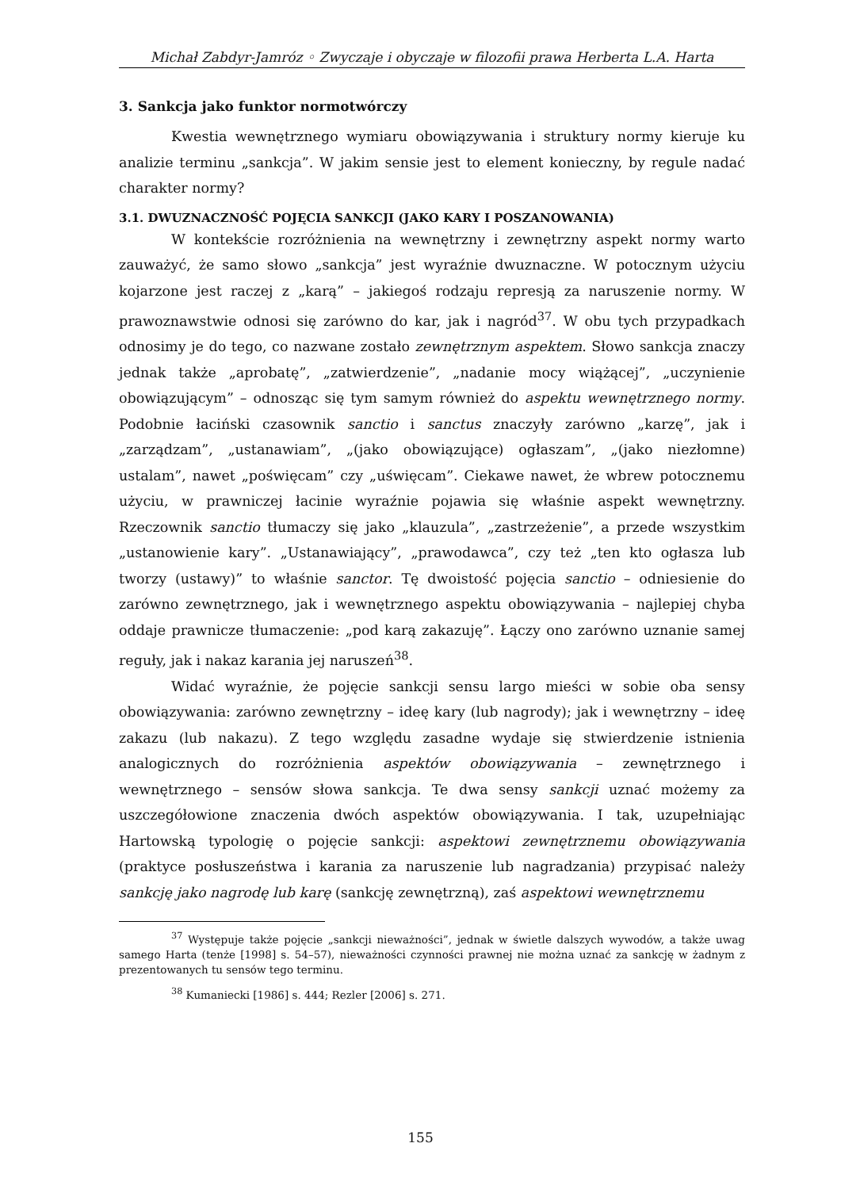Michał Zabdyr-Jamróz ◦ Zwyczaje i obyczaje w filozofii prawa Herberta L.A. Harta
3. Sankcja jako funktor normotwórczy
Kwestia wewnętrznego wymiaru obowiązywania i struktury normy kieruje ku analizie terminu „sankcja”. W jakim sensie jest to element konieczny, by regule nadać charakter normy?
3.1. DWUZNACZNOŚĆ POJĘCIA SANKCJI (JAKO KARY I POSZANOWANIA)
W kontekście rozróżnienia na wewnętrzny i zewnętrzny aspekt normy warto zauważyć, że samo słowo „sankcja” jest wyraźnie dwuznaczne. W potocznym użyciu kojarzone jest raczej z „karą” – jakiegoś rodzaju represją za naruszenie normy. W prawoznawstwie odnosi się zarówno do kar, jak i nagród<sup>37</sup>. W obu tych przypadkach odnosimy je do tego, co nazwane zostało zewnętrznym aspektem. Słowo sankcja znaczy jednak także „aprobatę”, „zatwierdzenie”, „nadanie mocy wiążącej”, „uczynienie obowiązującym” – odnosząc się tym samym również do aspektu wewnętrznego normy. Podobnie łaciński czasownik sanctio i sanctus znaczyły zarówno „karzę”, jak i „zarządzam”, „ustanawiam”, „(jako obowiązujące) ogłaszam”, „(jako niezłomne) ustalam”, nawet „poświęcam” czy „uświęcam”. Ciekawe nawet, że wbrew potocznemu użyciu, w prawniczej łacinie wyraźnie pojawia się właśnie aspekt wewnętrzny. Rzeczownik sanctio tłumaczy się jako „klauzula”, „zastrzeżenie”, a przede wszystkim „ustanowienie kary”. „Ustanawiający”, „prawodawca”, czy też „ten kto ogłasza lub tworzy (ustawy)” to właśnie sanctor. Tę dwoistość pojęcia sanctio – odniesienie do zarówno zewnętrznego, jak i wewnętrznego aspektu obowiązywania – najlepiej chyba oddaje prawnicze tłumaczenie: „pod karą zakazuję”. Łączy ono zarówno uznanie samej reguły, jak i nakaz karania jej naruszeń<sup>38</sup>.
Widać wyraźnie, że pojęcie sankcji sensu largo mieści w sobie oba sensy obowiązywania: zarówno zewnętrzny – ideę kary (lub nagrody); jak i wewnętrzny – ideę zakazu (lub nakazu). Z tego względu zasadne wydaje się stwierdzenie istnienia analogicznych do rozróżnienia aspektów obowiązywania – zewnętrznego i wewnętrznego – sensów słowa sankcja. Te dwa sensy sankcji uznać możemy za uszczegółowione znaczenia dwóch aspektów obowiązywania. I tak, uzupełniając Hartowską typologię o pojęcie sankcji: aspektowi zewnętrznemu obowiązywania (praktyce posłuszeństwa i karania za naruszenie lub nagradzania) przypisać należy sankcję jako nagrodę lub karę (sankcję zewnętrzną), zaś aspektowi wewnętrznemu
<sup>37</sup> Występuje także pojęcie „sankcji nieważności”, jednak w świetle dalszych wywodów, a także uwag samego Harta (tenże [1998] s. 54–57), nieważności czynności prawnej nie można uznać za sankcję w żadnym z prezentowanych tu sensów tego terminu.
<sup>38</sup> Kumaniecki [1986] s. 444; Rezler [2006] s. 271.
155